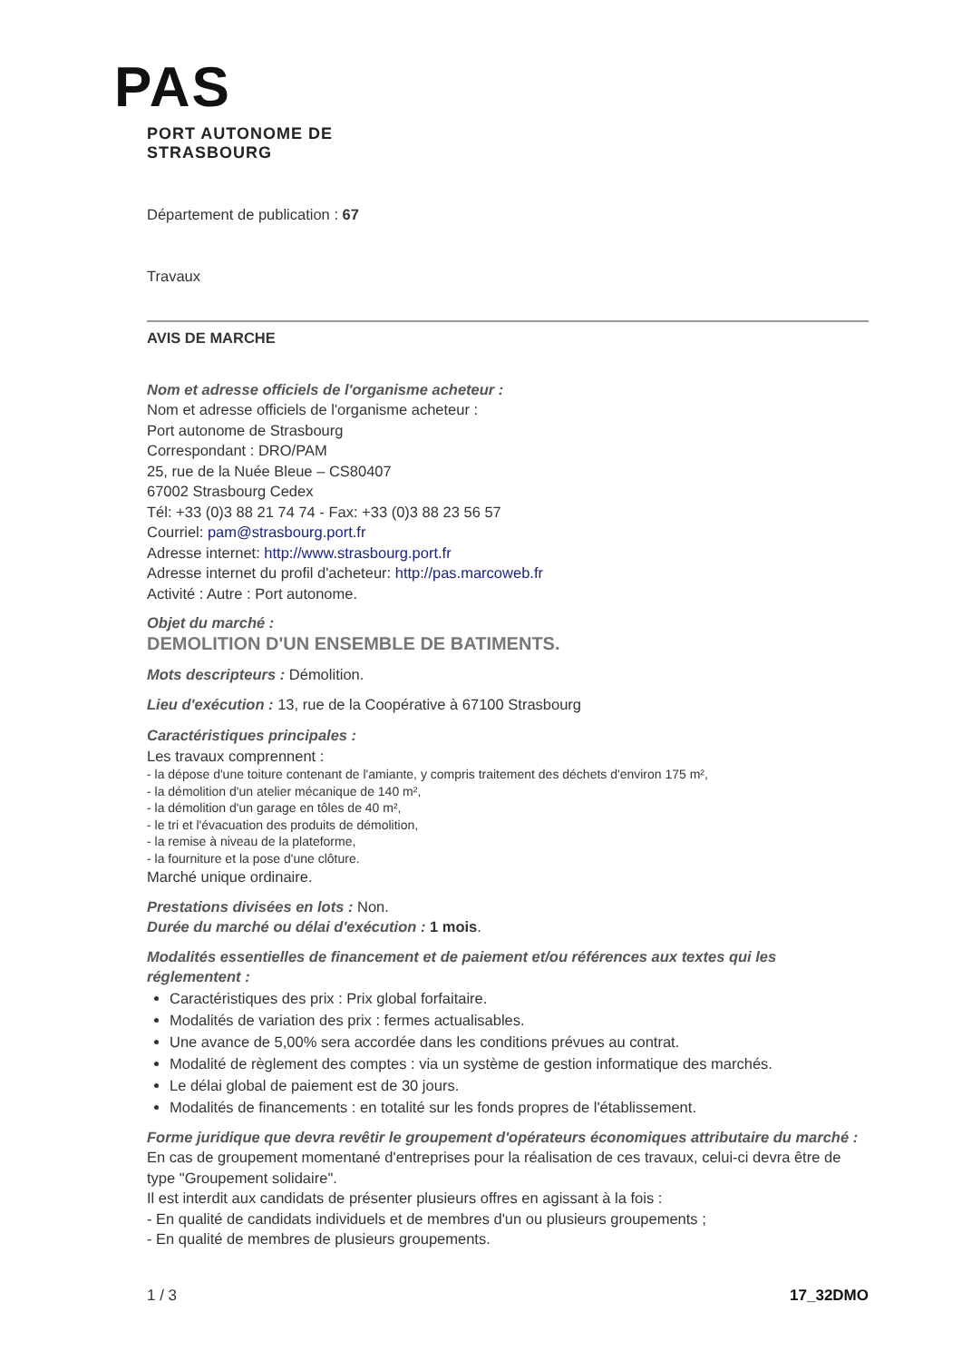PAS
PORT AUTONOME DE STRASBOURG
Département de publication : 67
Travaux
AVIS DE MARCHE
Nom et adresse officiels de l'organisme acheteur :
Nom et adresse officiels de l'organisme acheteur :
Port autonome de Strasbourg
Correspondant : DRO/PAM
25, rue de la Nuée Bleue – CS80407
67002 Strasbourg Cedex
Tél: +33 (0)3 88 21 74 74 - Fax: +33 (0)3 88 23 56 57
Courriel: pam@strasbourg.port.fr
Adresse internet: http://www.strasbourg.port.fr
Adresse internet du profil d'acheteur: http://pas.marcoweb.fr
Activité : Autre : Port autonome.
Objet du marché :
DEMOLITION D'UN ENSEMBLE DE BATIMENTS.
Mots descripteurs : Démolition.
Lieu d'exécution : 13, rue de la Coopérative à 67100 Strasbourg
Caractéristiques principales :
Les travaux comprennent :
- la dépose d'une toiture contenant de l'amiante, y compris traitement des déchets d'environ 175 m²,
- la démolition d'un atelier mécanique de 140 m²,
- la démolition d'un garage en tôles de 40 m²,
- le tri et l'évacuation des produits de démolition,
- la remise à niveau de la plateforme,
- la fourniture et la pose d'une clôture.
Marché unique ordinaire.
Prestations divisées en lots : Non.
Durée du marché ou délai d'exécution : 1 mois.
Modalités essentielles de financement et de paiement et/ou références aux textes qui les réglementent :
Caractéristiques des prix : Prix global forfaitaire.
Modalités de variation des prix : fermes actualisables.
Une avance de 5,00% sera accordée dans les conditions prévues au contrat.
Modalité de règlement des comptes : via un système de gestion informatique des marchés.
Le délai global de paiement est de 30 jours.
Modalités de financements : en totalité sur les fonds propres de l'établissement.
Forme juridique que devra revêtir le groupement d'opérateurs économiques attributaire du marché :
En cas de groupement momentané d'entreprises pour la réalisation de ces travaux, celui-ci devra être de type "Groupement solidaire".
Il est interdit aux candidats de présenter plusieurs offres en agissant à la fois :
- En qualité de candidats individuels et de membres d'un ou plusieurs groupements ;
- En qualité de membres de plusieurs groupements.
1 / 3 17_32DMO